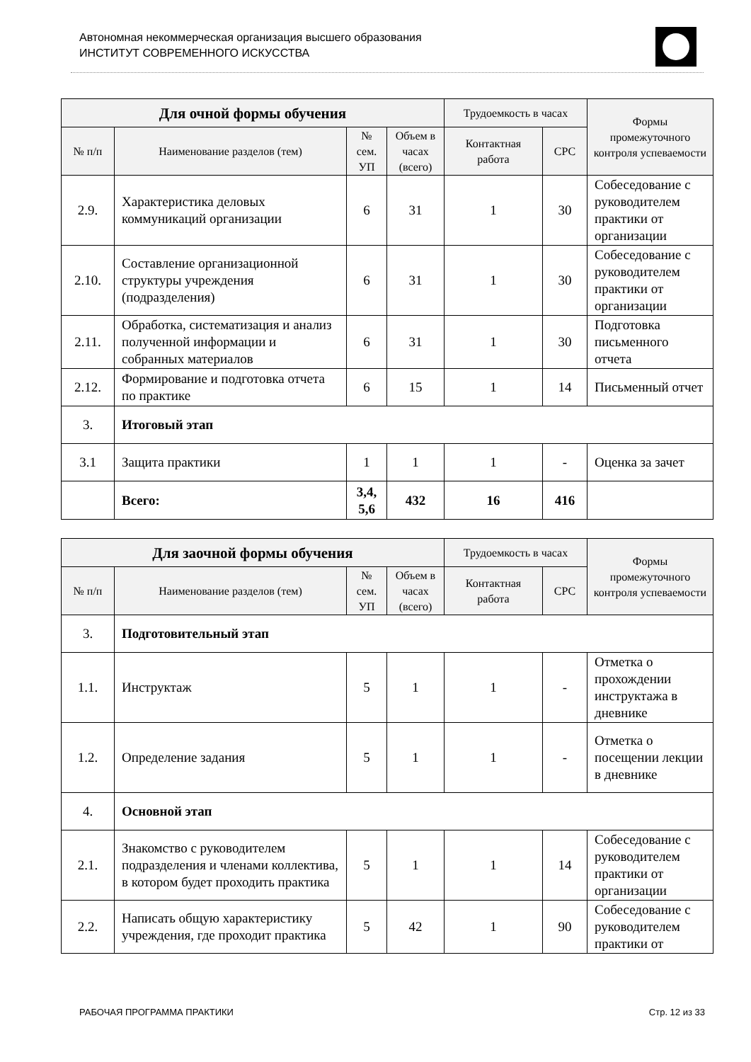Автономная некоммерческая организация высшего образования
ИНСТИТУТ СОВРЕМЕННОГО ИСКУССТВА
| Для очной формы обучения | | | | Трудоемкость в часах | | Формы промежуточного контроля успеваемости |
| --- | --- | --- | --- | --- | --- | --- |
| № п/п | Наименование разделов (тем) | № сем. УП | Объем в часах (всего) | Контактная работа | СРС | |
| 2.9. | Характеристика деловых коммуникаций организации | 6 | 31 | 1 | 30 | Собеседование с руководителем практики от организации |
| 2.10. | Составление организационной структуры учреждения (подразделения) | 6 | 31 | 1 | 30 | Собеседование с руководителем практики от организации |
| 2.11. | Обработка, систематизация и анализ полученной информации и собранных материалов | 6 | 31 | 1 | 30 | Подготовка письменного отчета |
| 2.12. | Формирование и подготовка отчета по практике | 6 | 15 | 1 | 14 | Письменный отчет |
| 3. | Итоговый этап | | | | | |
| 3.1 | Защита практики | 1 | 1 | 1 | - | Оценка за зачет |
| | Всего: | 3,4, 5,6 | 432 | 16 | 416 | |
| Для заочной формы обучения | | | | Трудоемкость в часах | | Формы промежуточного контроля успеваемости |
| --- | --- | --- | --- | --- | --- | --- |
| № п/п | Наименование разделов (тем) | № сем. УП | Объем в часах (всего) | Контактная работа | СРС | |
| 3. | Подготовительный этап | | | | | |
| 1.1. | Инструктаж | 5 | 1 | 1 | - | Отметка о прохождении инструктажа в дневнике |
| 1.2. | Определение задания | 5 | 1 | 1 | - | Отметка о посещении лекции в дневнике |
| 4. | Основной этап | | | | | |
| 2.1. | Знакомство с руководителем подразделения и членами коллектива, в котором будет проходить практика | 5 | 1 | 1 | 14 | Собеседование с руководителем практики от организации |
| 2.2. | Написать общую характеристику учреждения, где проходит практика | 5 | 42 | 1 | 90 | Собеседование с руководителем практики от |
РАБОЧАЯ ПРОГРАММА ПРАКТИКИ Стр. 12 из 33